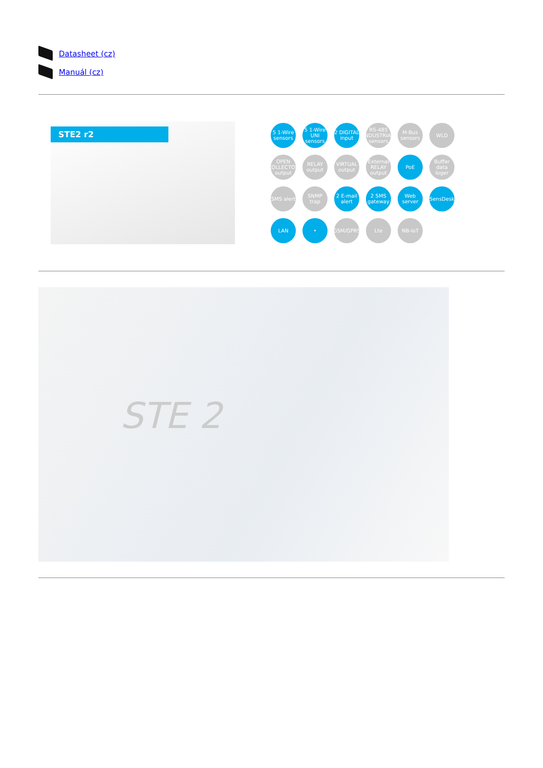Datasheet (cz)
Manuál (cz)
STE2 r2
5 1-Wire sensors
5 1-Wire UNI sensors
2 DIGITAL input
RS-485 INDUSTRIAL sensors
M-Bus sensors
WLD
OPEN COLLECTOR output
RELAY output
VIRTUAL output
External RELAY output
PoE
Buffer data loger
SMS alert
SNMP trap
2 E-mail alert
2 SMS gateway
Web server
SensDesk
LAN
•
GSM/GPRS
Lte
NB-IoT
STE 2